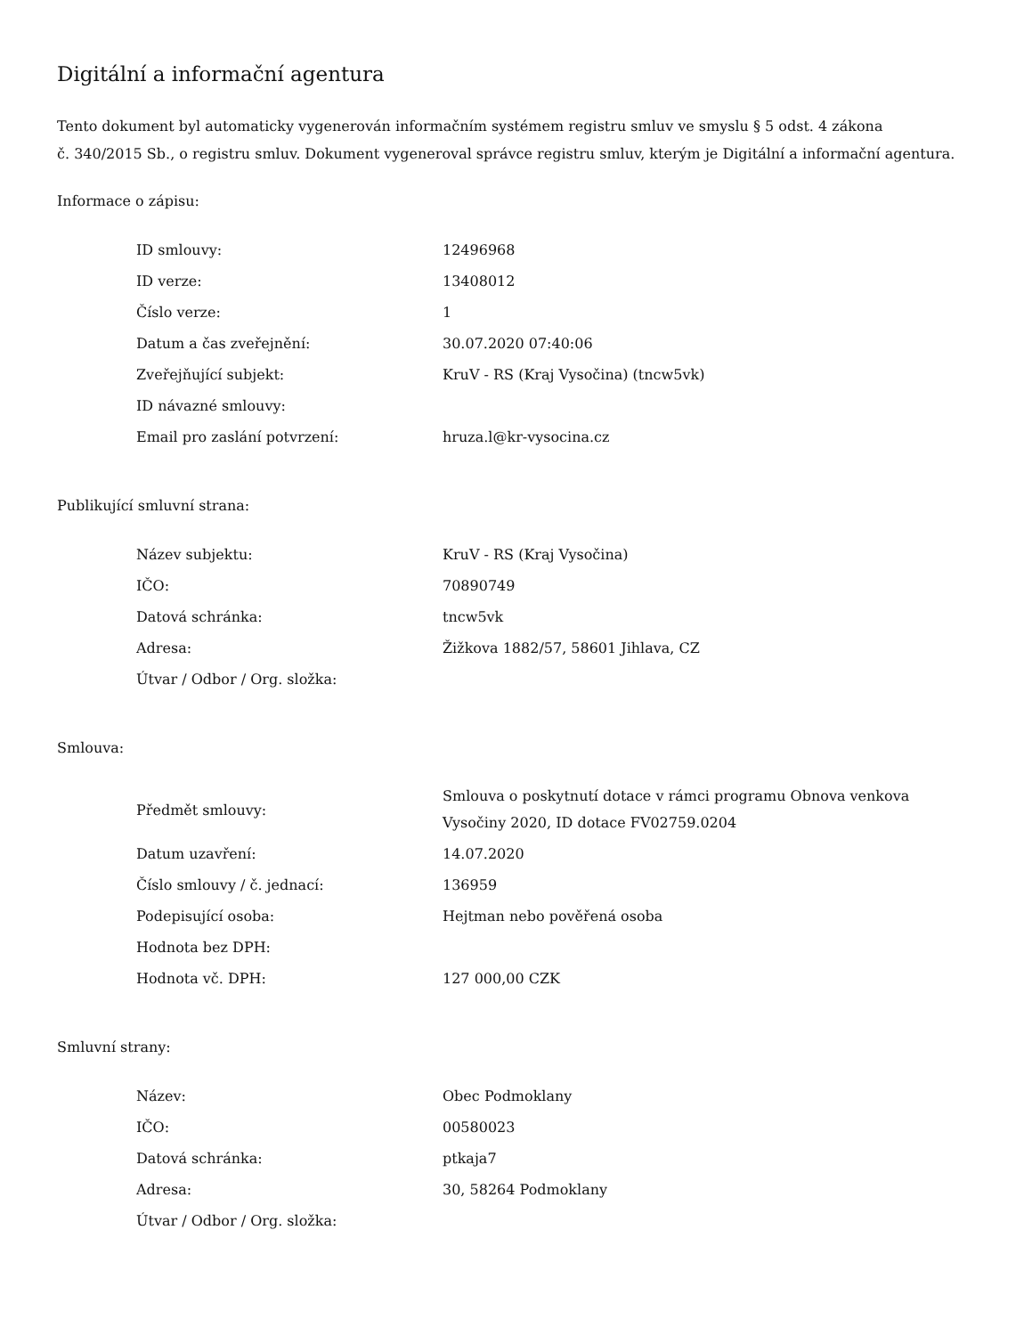Digitální a informační agentura
Tento dokument byl automaticky vygenerován informačním systémem registru smluv ve smyslu § 5 odst. 4 zákona
č. 340/2015 Sb., o registru smluv. Dokument vygeneroval správce registru smluv, kterým je Digitální a informační agentura.
Informace o zápisu:
| ID smlouvy: | 12496968 |
| ID verze: | 13408012 |
| Číslo verze: | 1 |
| Datum a čas zveřejnění: | 30.07.2020 07:40:06 |
| Zveřejňující subjekt: | KruV - RS (Kraj Vysočina) (tncw5vk) |
| ID návazné smlouvy: | |
| Email pro zaslání potvrzení: | hruza.l@kr-vysocina.cz |
Publikující smluvní strana:
| Název subjektu: | KruV - RS (Kraj Vysočina) |
| IČO: | 70890749 |
| Datová schránka: | tncw5vk |
| Adresa: | Žižkova 1882/57, 58601 Jihlava, CZ |
| Útvar / Odbor / Org. složka: | |
Smlouva:
| Předmět smlouvy: | Smlouva o poskytnutí dotace v rámci programu Obnova venkova Vysočiny 2020, ID dotace FV02759.0204 |
| Datum uzavření: | 14.07.2020 |
| Číslo smlouvy / č. jednací: | 136959 |
| Podepisující osoba: | Hejtman nebo pověřená osoba |
| Hodnota bez DPH: | |
| Hodnota vč. DPH: | 127 000,00 CZK |
Smluvní strany:
| Název: | Obec Podmoklany |
| IČO: | 00580023 |
| Datová schránka: | ptkaja7 |
| Adresa: | 30, 58264 Podmoklany |
| Útvar / Odbor / Org. složka: | |